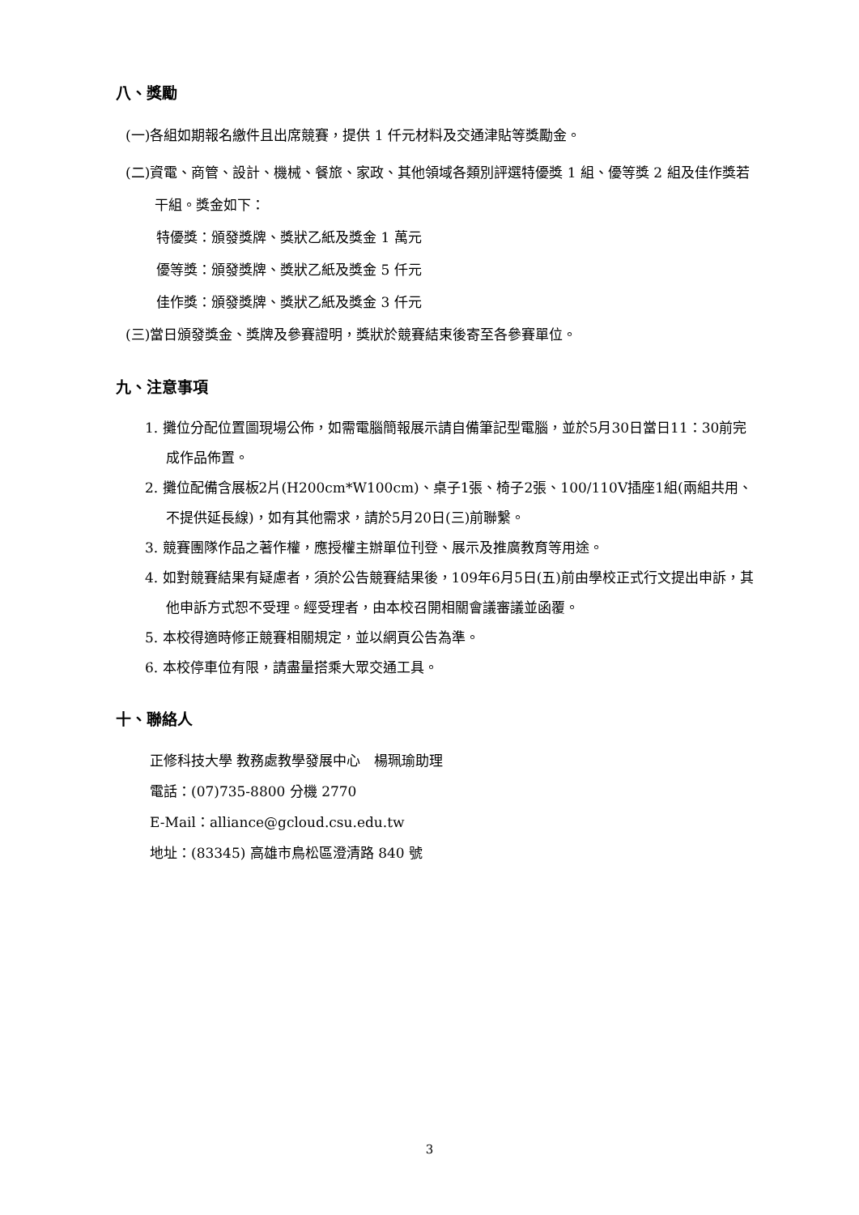八、獎勵
(一)各組如期報名繳件且出席競賽，提供 1 仟元材料及交通津貼等獎勵金。
(二)資電、商管、設計、機械、餐旅、家政、其他領域各類別評選特優獎 1 組、優等獎 2 組及佳作獎若干組。獎金如下：
特優獎：頒發獎牌、獎狀乙紙及獎金 1 萬元
優等獎：頒發獎牌、獎狀乙紙及獎金 5 仟元
佳作獎：頒發獎牌、獎狀乙紙及獎金 3 仟元
(三)當日頒發獎金、獎牌及參賽證明，獎狀於競賽結束後寄至各參賽單位。
九、注意事項
1. 攤位分配位置圖現場公佈，如需電腦簡報展示請自備筆記型電腦，並於5月30日當日11：30前完成作品佈置。
2. 攤位配備含展板2片(H200cm*W100cm)、桌子1張、椅子2張、100/110V插座1組(兩組共用、不提供延長線)，如有其他需求，請於5月20日(三)前聯繫。
3. 競賽團隊作品之著作權，應授權主辦單位刊登、展示及推廣教育等用途。
4. 如對競賽結果有疑慮者，須於公告競賽結果後，109年6月5日(五)前由學校正式行文提出申訴，其他申訴方式恕不受理。經受理者，由本校召開相關會議審議並函覆。
5. 本校得適時修正競賽相關規定，並以網頁公告為準。
6. 本校停車位有限，請盡量搭乘大眾交通工具。
十、聯絡人
正修科技大學 教務處教學發展中心　楊珮瑜助理
電話：(07)735-8800 分機 2770
E-Mail：alliance@gcloud.csu.edu.tw
地址：(83345) 高雄市鳥松區澄清路 840 號
3